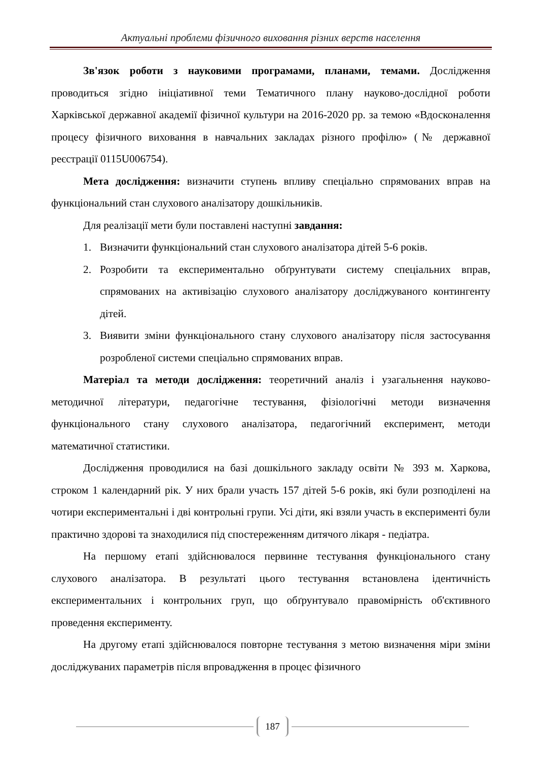Актуальні проблеми фізичного виховання різних верств населення
Зв'язок роботи з науковими програмами, планами, темами. Дослідження проводиться згідно ініціативної теми Тематичного плану науково-дослідної роботи Харківської державної академії фізичної культури на 2016-2020 рр. за темою «Вдосконалення процесу фізичного виховання в навчальних закладах різного профілю» (№ державної реєстрації 0115U006754).
Мета дослідження: визначити ступень впливу спеціально спрямованих вправ на функціональний стан слухового аналізатору дошкільників.
Для реалізації мети були поставлені наступні завдання:
1. Визначити функціональний стан слухового аналізатора дітей 5-6 років.
2. Розробити та експериментально обґрунтувати систему спеціальних вправ, спрямованих на активізацію слухового аналізатору досліджуваного контингенту дітей.
3. Виявити зміни функціонального стану слухового аналізатору після застосування розробленої системи спеціально спрямованих вправ.
Матеріал та методи дослідження: теоретичний аналіз і узагальнення науково-методичної літератури, педагогічне тестування, фізіологічні методи визначення функціонального стану слухового аналізатора, педагогічний експеримент, методи математичної статистики.
Дослідження проводилися на базі дошкільного закладу освіти № 393 м. Харкова, строком 1 календарний рік. У них брали участь 157 дітей 5-6 років, які були розподілені на чотири експериментальні і дві контрольні групи. Усі діти, які взяли участь в експерименті були практично здорові та знаходилися під спостереженням дитячого лікаря - педіатра.
На першому етапі здійснювалося первинне тестування функціонального стану слухового аналізатора. В результаті цього тестування встановлена ідентичність експериментальних і контрольних груп, що обґрунтувало правомірність об'єктивного проведення експерименту.
На другому етапі здійснювалося повторне тестування з метою визначення міри зміни досліджуваних параметрів після впровадження в процес фізичного
187